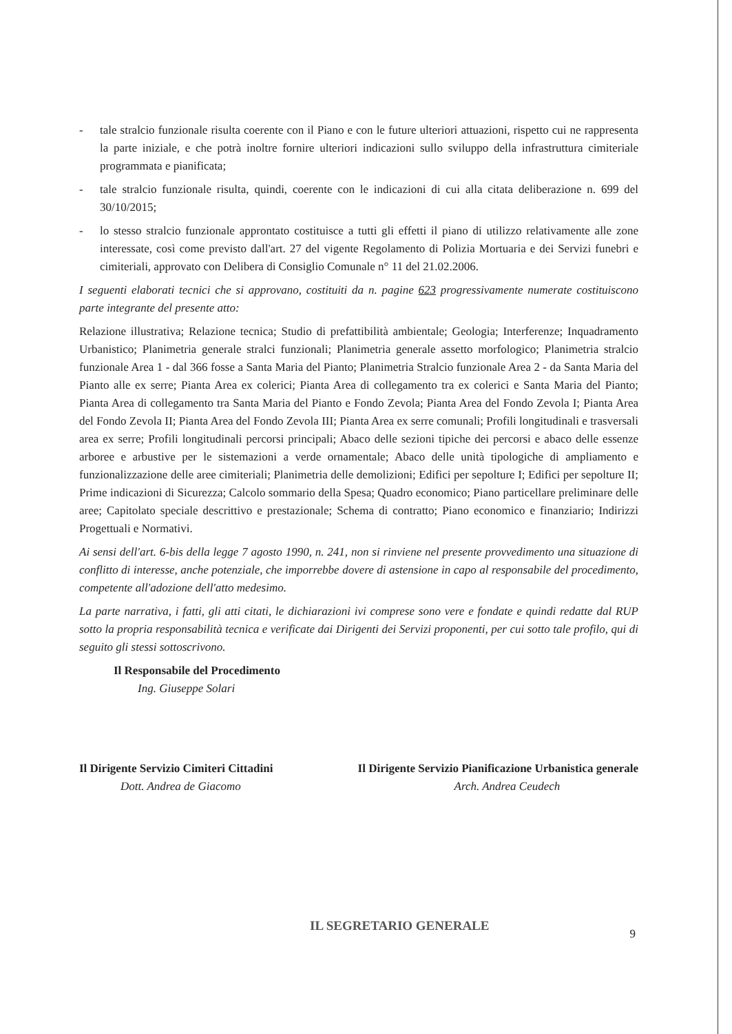- tale stralcio funzionale risulta coerente con il Piano e con le future ulteriori attuazioni, rispetto cui ne rappresenta la parte iniziale, e che potrà inoltre fornire ulteriori indicazioni sullo sviluppo della infrastruttura cimiteriale programmata e pianificata;
- tale stralcio funzionale risulta, quindi, coerente con le indicazioni di cui alla citata deliberazione n. 699 del 30/10/2015;
- lo stesso stralcio funzionale approntato costituisce a tutti gli effetti il piano di utilizzo relativamente alle zone interessate, così come previsto dall'art. 27 del vigente Regolamento di Polizia Mortuaria e dei Servizi funebri e cimiteriali, approvato con Delibera di Consiglio Comunale n° 11 del 21.02.2006.
I seguenti elaborati tecnici che si approvano, costituiti da n. pagine 623 progressivamente numerate costituiscono parte integrante del presente atto:
Relazione illustrativa; Relazione tecnica; Studio di prefattibilità ambientale; Geologia; Interferenze; Inquadramento Urbanistico; Planimetria generale stralci funzionali; Planimetria generale assetto morfologico; Planimetria stralcio funzionale Area 1 - dal 366 fosse a Santa Maria del Pianto; Planimetria Stralcio funzionale Area 2 - da Santa Maria del Pianto alle ex serre; Pianta Area ex colerici; Pianta Area di collegamento tra ex colerici e Santa Maria del Pianto; Pianta Area di collegamento tra Santa Maria del Pianto e Fondo Zevola; Pianta Area del Fondo Zevola I; Pianta Area del Fondo Zevola II; Pianta Area del Fondo Zevola III; Pianta Area ex serre comunali; Profili longitudinali e trasversali area ex serre; Profili longitudinali percorsi principali; Abaco delle sezioni tipiche dei percorsi e abaco delle essenze arboree e arbustive per le sistemazioni a verde ornamentale; Abaco delle unità tipologiche di ampliamento e funzionalizzazione delle aree cimiteriali; Planimetria delle demolizioni; Edifici per sepolture I; Edifici per sepolture II; Prime indicazioni di Sicurezza; Calcolo sommario della Spesa; Quadro economico; Piano particellare preliminare delle aree; Capitolato speciale descrittivo e prestazionale; Schema di contratto; Piano economico e finanziario; Indirizzi Progettuali e Normativi.
Ai sensi dell'art. 6-bis della legge 7 agosto 1990, n. 241, non si rinviene nel presente provvedimento una situazione di conflitto di interesse, anche potenziale, che imporrebbe dovere di astensione in capo al responsabile del procedimento, competente all'adozione dell'atto medesimo.
La parte narrativa, i fatti, gli atti citati, le dichiarazioni ivi comprese sono vere e fondate e quindi redatte dal RUP sotto la propria responsabilità tecnica e verificate dai Dirigenti dei Servizi proponenti, per cui sotto tale profilo, qui di seguito gli stessi sottoscrivono.
Il Responsabile del Procedimento
Ing. Giuseppe Solari
Il Dirigente Servizio Cimiteri Cittadini
Dott. Andrea de Giacomo
Il Dirigente Servizio Pianificazione Urbanistica generale
Arch. Andrea Ceudech
IL SEGRETARIO GENERALE 9